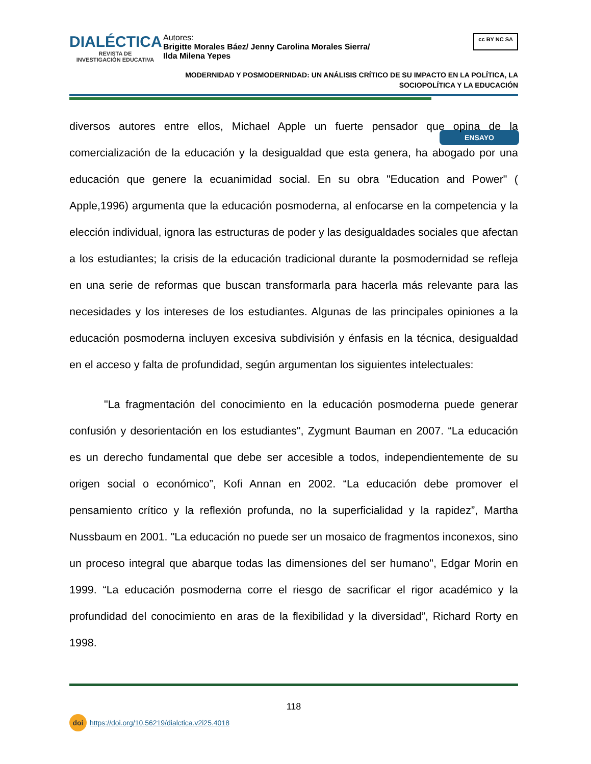DIALÉCTICA
REVISTA DE
INVESTIGACIÓN EDUCATIVA
Autores:
Brigitte Morales Báez/ Jenny Carolina Morales Sierra/
Ilda Milena Yepes
cc BY NC SA
MODERNIDAD Y POSMODERNIDAD: UN ANÁLISIS CRÍTICO DE SU IMPACTO EN LA POLÍTICA, LA
SOCIOPOLÍTICA Y LA EDUCACIÓN
ENSAYO
diversos autores entre ellos, Michael Apple un fuerte pensador que opina de la comercialización de la educación y la desigualdad que esta genera, ha abogado por una educación que genere la ecuanimidad social. En su obra "Education and Power" ( Apple,1996) argumenta que la educación posmoderna, al enfocarse en la competencia y la elección individual, ignora las estructuras de poder y las desigualdades sociales que afectan a los estudiantes; la crisis de la educación tradicional durante la posmodernidad se refleja en una serie de reformas que buscan transformarla para hacerla más relevante para las necesidades y los intereses de los estudiantes. Algunas de las principales opiniones a la educación posmoderna incluyen excesiva subdivisión y énfasis en la técnica, desigualdad en el acceso y falta de profundidad, según argumentan los siguientes intelectuales:
"La fragmentación del conocimiento en la educación posmoderna puede generar confusión y desorientación en los estudiantes", Zygmunt Bauman en 2007. “La educación es un derecho fundamental que debe ser accesible a todos, independientemente de su origen social o económico”, Kofi Annan en 2002. “La educación debe promover el pensamiento crítico y la reflexión profunda, no la superficialidad y la rapidez”, Martha Nussbaum en 2001. "La educación no puede ser un mosaico de fragmentos inconexos, sino un proceso integral que abarque todas las dimensiones del ser humano", Edgar Morin en 1999. “La educación posmoderna corre el riesgo de sacrificar el rigor académico y la profundidad del conocimiento en aras de la flexibilidad y la diversidad”, Richard Rorty en 1998.
118
doi https://doi.org/10.56219/dialctica.v2i25.4018